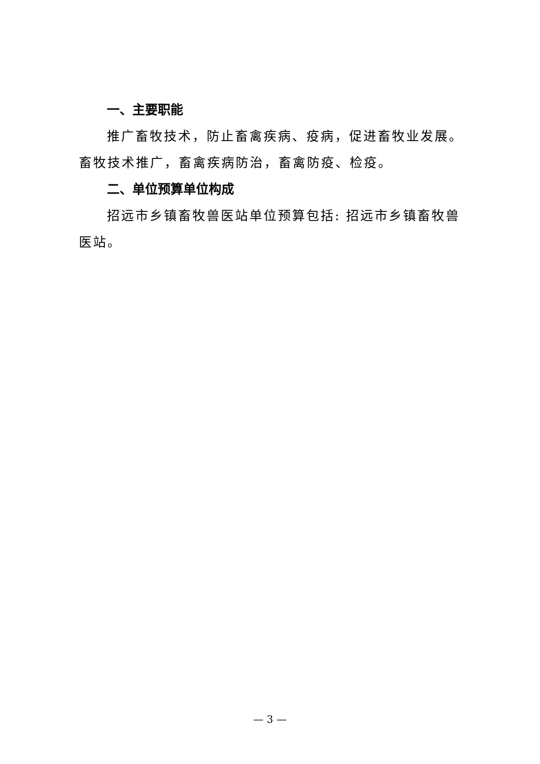一、主要职能
推广畜牧技术，防止畜禽疾病、疫病，促进畜牧业发展。畜牧技术推广，畜禽疾病防治，畜禽防疫、检疫。
二、单位预算单位构成
招远市乡镇畜牧兽医站单位预算包括: 招远市乡镇畜牧兽医站。
— 3 —